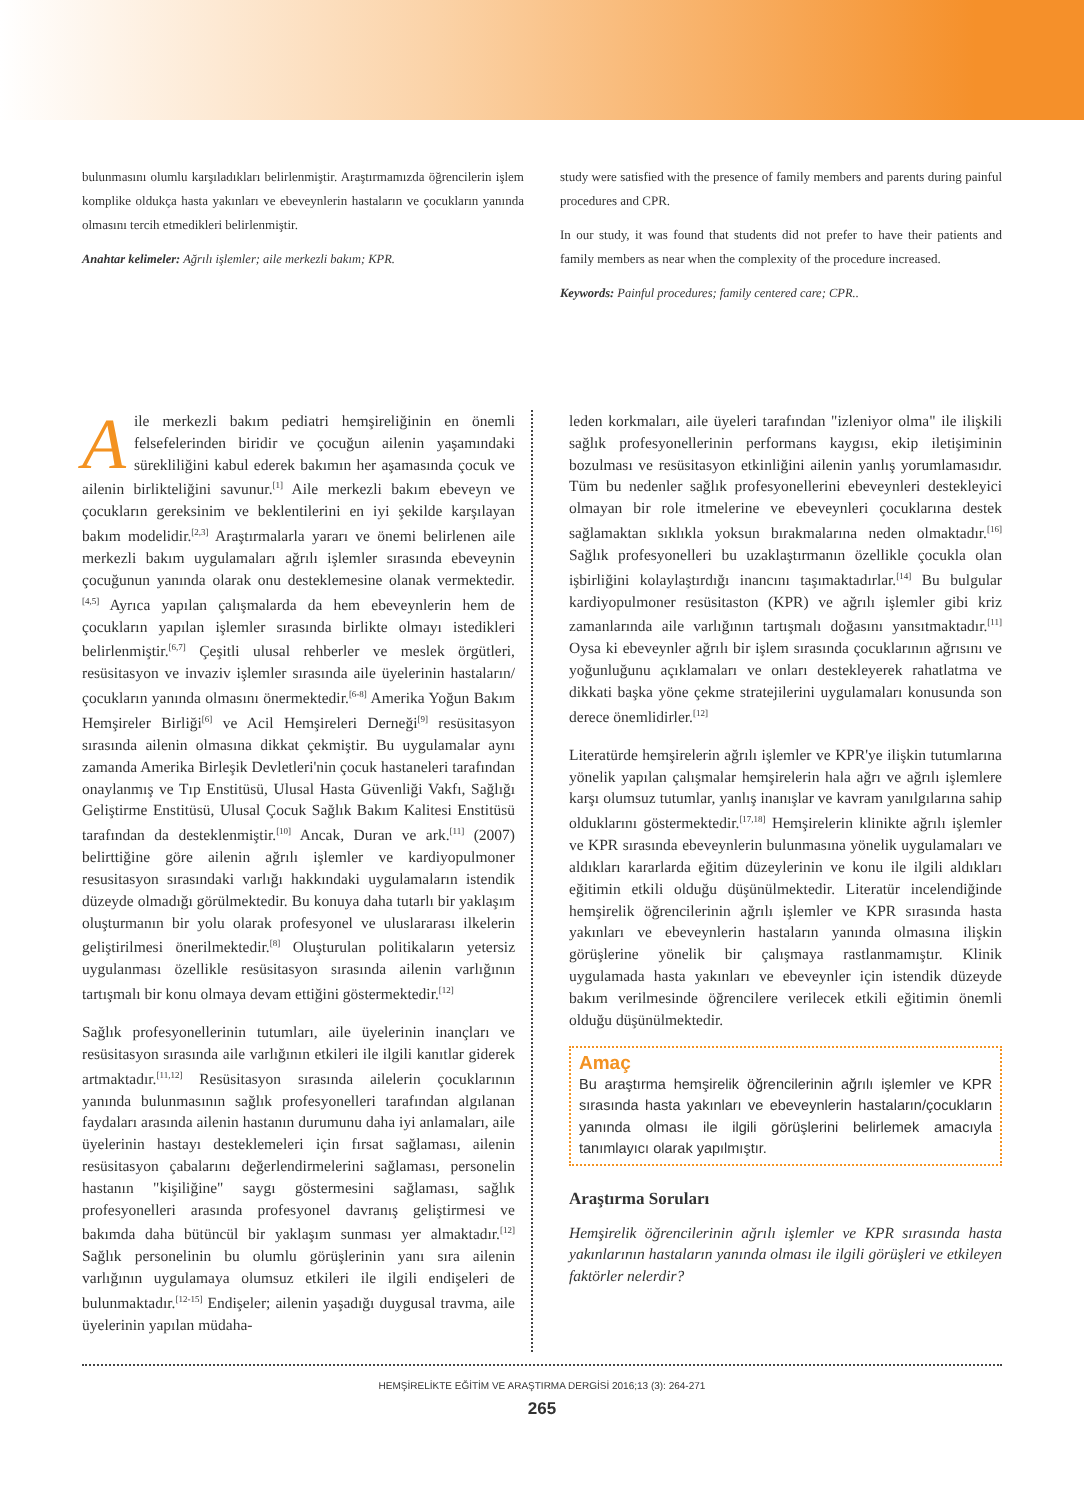bulunmasını olumlu karşıladıkları belirlenmiştir. Araştırmamızda öğrencilerin işlem komplike oldukça hasta yakınları ve ebeveynlerin hastaların ve çocukların yanında olmasını tercih etmedikleri belirlenmiştir.
Anahtar kelimeler: Ağrılı işlemler; aile merkezli bakım; KPR.
study were satisfied with the presence of family members and parents during painful procedures and CPR.
In our study, it was found that students did not prefer to have their patients and family members as near when the complexity of the procedure increased.
Keywords: Painful procedures; family centered care; CPR..
Aile merkezli bakım pediatri hemşireliğinin en önemli felsefelerinden biridir ve çocuğun ailenin yaşamındaki sürekliliğini kabul ederek bakımın her aşamasında çocuk ve ailenin birlikteliğini savunur.<sup>[1]</sup> Aile merkezli bakım ebeveyn ve çocukların gereksinim ve beklentilerini en iyi şekilde karşılayan bakım modelidir.<sup>[2,3]</sup> Araştırmalarla yararı ve önemi belirlenen aile merkezli bakım uygulamaları ağrılı işlemler sırasında ebeveynin çocuğunun yanında olarak onu desteklemesine olanak vermektedir.<sup>[4,5]</sup> Ayrıca yapılan çalışmalarda da hem ebeveynlerin hem de çocukların yapılan işlemler sırasında birlikte olmayı istedikleri belirlenmiştir.<sup>[6,7]</sup> Çeşitli ulusal rehberler ve meslek örgütleri, resüsitasyon ve invaziv işlemler sırasında aile üyelerinin hastaların/çocukların yanında olmasını önermektedir.<sup>[6-8]</sup> Amerika Yoğun Bakım Hemşireler Birliği<sup>[6]</sup> ve Acil Hemşireleri Derneği<sup>[9]</sup> resüsitasyon sırasında ailenin olmasına dikkat çekmiştir. Bu uygulamalar aynı zamanda Amerika Birleşik Devletleri'nin çocuk hastaneleri tarafından onaylanmış ve Tıp Enstitüsü, Ulusal Hasta Güvenliği Vakfı, Sağlığı Geliştirme Enstitüsü, Ulusal Çocuk Sağlık Bakım Kalitesi Enstitüsü tarafından da desteklenmiştir.<sup>[10]</sup> Ancak, Duran ve ark.<sup>[11]</sup> (2007) belirttiğine göre ailenin ağrılı işlemler ve kardiyopulmoner resusitasyon sırasındaki varlığı hakkındaki uygulamaların istendik düzeyde olmadığı görülmektedir. Bu konuya daha tutarlı bir yaklaşım oluşturmanın bir yolu olarak profesyonel ve uluslararası ilkelerin geliştirilmesi önerilmektedir.<sup>[8]</sup> Oluşturulan politikaların yetersiz uygulanması özellikle resüsitasyon sırasında ailenin varlığının tartışmalı bir konu olmaya devam ettiğini göstermektedir.<sup>[12]</sup>
Sağlık profesyonellerinin tutumları, aile üyelerinin inançları ve resüsitasyon sırasında aile varlığının etkileri ile ilgili kanıtlar giderek artmaktadır.<sup>[11,12]</sup> Resüsitasyon sırasında ailelerin çocuklarının yanında bulunmasının sağlık profesyonelleri tarafından algılanan faydaları arasında ailenin hastanın durumunu daha iyi anlamaları, aile üyelerinin hastayı desteklemeleri için fırsat sağlaması, ailenin resüsitasyon çabalarını değerlendirmelerini sağlaması, personelin hastanın "kişiliğine" saygı göstermesini sağlaması, sağlık profesyonelleri arasında profesyonel davranış geliştirmesi ve bakımda daha bütüncül bir yaklaşım sunması yer almaktadır.<sup>[12]</sup> Sağlık personelinin bu olumlu görüşlerinin yanı sıra ailenin varlığının uygulamaya olumsuz etkileri ile ilgili endişeleri de bulunmaktadır.<sup>[12-15]</sup> Endişeler; ailenin yaşadığı duygusal travma, aile üyelerinin yapılan müdaha-
leden korkmaları, aile üyeleri tarafından "izleniyor olma" ile ilişkili sağlık profesyonellerinin performans kaygısı, ekip iletişiminin bozulması ve resüsitasyon etkinliğini ailenin yanlış yorumlamasıdır. Tüm bu nedenler sağlık profesyonellerini ebeveynleri destekleyici olmayan bir role itmelerine ve ebeveynleri çocuklarına destek sağlamaktan sıklıkla yoksun bırakmalarına neden olmaktadır.<sup>[16]</sup> Sağlık profesyonelleri bu uzaklaştırmanın özellikle çocukla olan işbirliğini kolaylaştırdığı inancını taşımaktadırlar.<sup>[14]</sup> Bu bulgular kardiyopulmoner resüsitaston (KPR) ve ağrılı işlemler gibi kriz zamanlarında aile varlığının tartışmalı doğasını yansıtmaktadır.<sup>[11]</sup> Oysa ki ebeveynler ağrılı bir işlem sırasında çocuklarının ağrısını ve yoğunluğunu açıklamaları ve onları destekleyerek rahatlatma ve dikkati başka yöne çekme stratejilerini uygulamaları konusunda son derece önemlidirler.<sup>[12]</sup>
Literatürde hemşirelerin ağrılı işlemler ve KPR'ye ilişkin tutumlarına yönelik yapılan çalışmalar hemşirelerin hala ağrı ve ağrılı işlemlere karşı olumsuz tutumlar, yanlış inanışlar ve kavram yanılgılarına sahip olduklarını göstermektedir.<sup>[17,18]</sup> Hemşirelerin klinikte ağrılı işlemler ve KPR sırasında ebeveynlerin bulunmasına yönelik uygulamaları ve aldıkları kararlarda eğitim düzeylerinin ve konu ile ilgili aldıkları eğitimin etkili olduğu düşünülmektedir. Literatür incelendiğinde hemşirelik öğrencilerinin ağrılı işlemler ve KPR sırasında hasta yakınları ve ebeveynlerin hastaların yanında olmasına ilişkin görüşlerine yönelik bir çalışmaya rastlanmamıştır. Klinik uygulamada hasta yakınları ve ebeveynler için istendik düzeyde bakım verilmesinde öğrencilere verilecek etkili eğitimin önemli olduğu düşünülmektedir.
Amaç
Bu araştırma hemşirelik öğrencilerinin ağrılı işlemler ve KPR sırasında hasta yakınları ve ebeveynlerin hastaların/çocukların yanında olması ile ilgili görüşlerini belirlemek amacıyla tanımlayıcı olarak yapılmıştır.
Araştırma Soruları
Hemşirelik öğrencilerinin ağrılı işlemler ve KPR sırasında hasta yakınlarının hastaların yanında olması ile ilgili görüşleri ve etkileyen faktörler nelerdir?
HEMŞİRELİKTE EĞİTİM VE ARAŞTIRMA DERGİSİ 2016;13 (3): 264-271
265